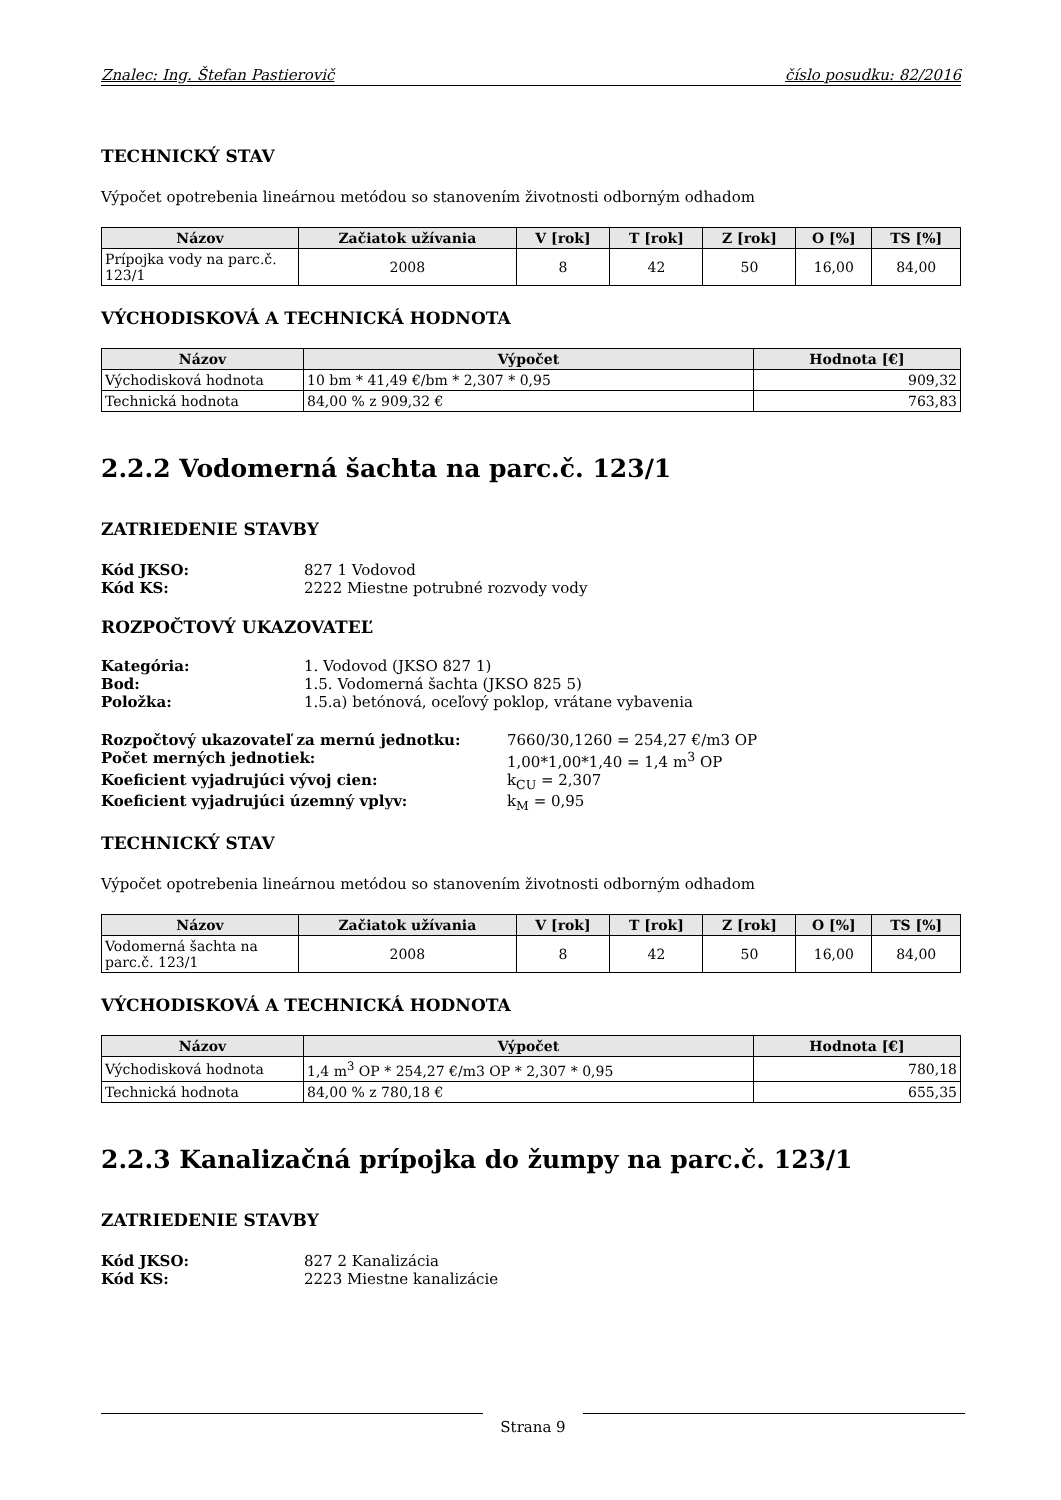Znalec: Ing. Štefan Pastierovič číslo posudku: 82/2016
TECHNICKÝ STAV
Výpočet opotrebenia lineárnou metódou so stanovením životnosti odborným odhadom
| Názov | Začiatok užívania | V [rok] | T [rok] | Z [rok] | O [%] | TS [%] |
| --- | --- | --- | --- | --- | --- | --- |
| Prípojka vody na parc.č. 123/1 | 2008 | 8 | 42 | 50 | 16,00 | 84,00 |
VÝCHODISKOVÁ A TECHNICKÁ HODNOTA
| Názov | Výpočet | Hodnota [€] |
| --- | --- | --- |
| Východisková hodnota | 10 bm * 41,49 €/bm * 2,307 * 0,95 | 909,32 |
| Technická hodnota | 84,00 % z 909,32 € | 763,83 |
2.2.2 Vodomerná šachta na parc.č. 123/1
ZATRIEDENIE STAVBY
Kód JKSO: 827 1 Vodovod
Kód KS: 2222 Miestne potrubné rozvody vody
ROZPOČTOVÝ UKAZOVATEĽ
Kategória: 1. Vodovod (JKSO 827 1)
Bod: 1.5. Vodomerná šachta (JKSO 825 5)
Položka: 1.5.a) betónová, oceľový poklop, vrátane vybavenia
Rozpočtový ukazovateľ za mernú jednotku: 7660/30,1260 = 254,27 €/m3 OP
Počet merných jednotiek: 1,00*1,00*1,40 = 1,4 m<sup>3</sup> OP
Koeficient vyjadrujúci vývoj cien: k<sub>CU</sub> = 2,307
Koeficient vyjadrujúci územný vplyv: k<sub>M</sub> = 0,95
TECHNICKÝ STAV
Výpočet opotrebenia lineárnou metódou so stanovením životnosti odborným odhadom
| Názov | Začiatok užívania | V [rok] | T [rok] | Z [rok] | O [%] | TS [%] |
| --- | --- | --- | --- | --- | --- | --- |
| Vodomerná šachta na parc.č. 123/1 | 2008 | 8 | 42 | 50 | 16,00 | 84,00 |
VÝCHODISKOVÁ A TECHNICKÁ HODNOTA
| Názov | Výpočet | Hodnota [€] |
| --- | --- | --- |
| Východisková hodnota | 1,4 m<sup>3</sup> OP * 254,27 €/m3 OP * 2,307 * 0,95 | 780,18 |
| Technická hodnota | 84,00 % z 780,18 € | 655,35 |
2.2.3 Kanalizačná prípojka do žumpy na parc.č. 123/1
ZATRIEDENIE STAVBY
Kód JKSO: 827 2 Kanalizácia
Kód KS: 2223 Miestne kanalizácie
Strana 9